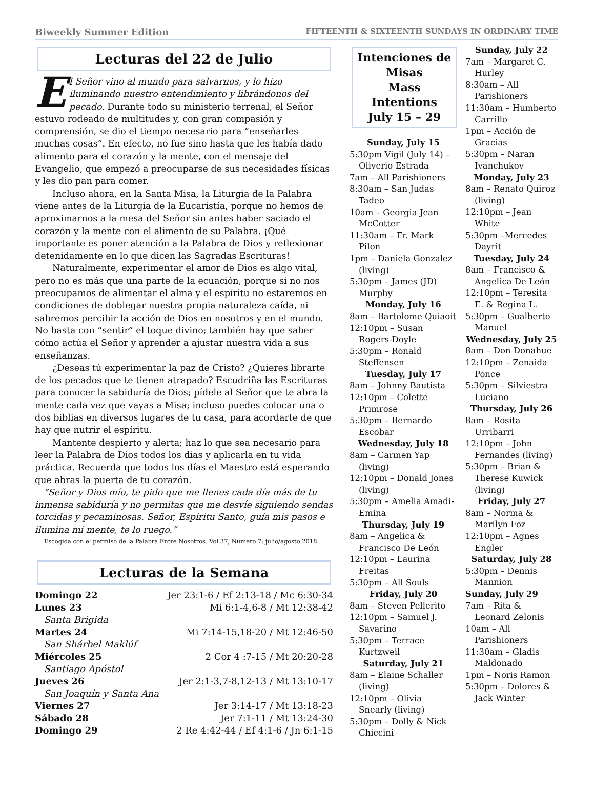Biweekly Summer Edition FIFTEENTH & SIXTEENTH SUNDAYS IN ORDINARY TIME
Lecturas del 22 de Julio
El Señor vino al mundo para salvarnos, y lo hizo iluminando nuestro entendimiento y librándonos del pecado. Durante todo su ministerio terrenal, el Señor estuvo rodeado de multitudes y, con gran compasión y comprensión, se dio el tiempo necesario para “enseñarles muchas cosas”. En efecto, no fue sino hasta que les había dado alimento para el corazón y la mente, con el mensaje del Evangelio, que empezó a preocuparse de sus necesidades físicas y les dio pan para comer.
Incluso ahora, en la Santa Misa, la Liturgia de la Palabra viene antes de la Liturgia de la Eucaristía, porque no hemos de aproximarnos a la mesa del Señor sin antes haber saciado el corazón y la mente con el alimento de su Palabra. ¡Qué importante es poner atención a la Palabra de Dios y reflexionar detenidamente en lo que dicen las Sagradas Escrituras!
Naturalmente, experimentar el amor de Dios es algo vital, pero no es más que una parte de la ecuación, porque si no nos preocupamos de alimentar el alma y el espíritu no estaremos en condiciones de doblegar nuestra propia naturaleza caída, ni sabremos percibir la acción de Dios en nosotros y en el mundo. No basta con “sentir” el toque divino; también hay que saber cómo actúa el Señor y aprender a ajustar nuestra vida a sus enseñanzas.
¿Deseas tú experimentar la paz de Cristo? ¿Quieres librarte de los pecados que te tienen atrapado? Escudriña las Escrituras para conocer la sabiduría de Dios; pídele al Señor que te abra la mente cada vez que vayas a Misa; incluso puedes colocar una o dos biblias en diversos lugares de tu casa, para acordarte de que hay que nutrir el espíritu.
Mantente despierto y alerta; haz lo que sea necesario para leer la Palabra de Dios todos los días y aplicarla en tu vida práctica. Recuerda que todos los días el Maestro está esperando que abras la puerta de tu corazón.
“Señor y Dios mío, te pido que me llenes cada día más de tu inmensa sabiduría y no permitas que me desvíe siguiendo sendas torcidas y pecaminosas. Señor, Espíritu Santo, guía mis pasos e ilumina mi mente, te lo ruego.”
Escogida con el permiso de la Palabra Entre Nosotros. Vol 37, Numero 7; julio/agosto 2018
Lecturas de la Semana
| Domingo 22 | Jer 23:1-6 / Ef 2:13-18 / Mc 6:30-34 |
| Lunes 23 | Mi 6:1-4,6-8 / Mt 12:38-42 |
| Santa Brigida | |
| Martes 24 | Mi 7:14-15,18-20 / Mt 12:46-50 |
| San Shárbel Maklúf | |
| Miércoles 25 | 2 Cor 4 :7-15 / Mt 20:20-28 |
| Santiago Apóstol | |
| Jueves 26 | Jer 2:1-3,7-8,12-13 / Mt 13:10-17 |
| San Joaquín y Santa Ana | |
| Viernes 27 | Jer 3:14-17 / Mt 13:18-23 |
| Sábado 28 | Jer 7:1-11 / Mt 13:24-30 |
| Domingo 29 | 2 Re 4:42-44 / Ef 4:1-6 / Jn 6:1-15 |
Intenciones de Misas
Mass Intentions
July 15 – 29
Sunday, July 15
5:30pm Vigil (July 14) – Oliverio Estrada
7am – All Parishioners
8:30am – San Judas Tadeo
10am – Georgia Jean McCotter
11:30am – Fr. Mark Pilon
1pm – Daniela Gonzalez (living)
5:30pm – James (JD) Murphy
Monday, July 16
8am – Bartolome Quiaoit
12:10pm – Susan Rogers-Doyle
5:30pm – Ronald Steffensen
Tuesday, July 17
8am – Johnny Bautista
12:10pm – Colette Primrose
5:30pm – Bernardo Escobar
Wednesday, July 18
8am – Carmen Yap (living)
12:10pm – Donald Jones (living)
5:30pm – Amelia Amadi-Emina
Thursday, July 19
8am – Angelica & Francisco De León
12:10pm – Laurina Freitas
5:30pm – All Souls
Friday, July 20
8am – Steven Pellerito
12:10pm – Samuel J. Savarino
5:30pm – Terrace Kurtzweil
Saturday, July 21
8am – Elaine Schaller (living)
12:10pm – Olivia Snearly (living)
5:30pm – Dolly & Nick Chiccini
Sunday, July 22
7am – Margaret C. Hurley
8:30am – All Parishioners
11:30am – Humberto Carrillo
1pm – Acción de Gracias
5:30pm – Naran Ivanchukov
Monday, July 23
8am – Renato Quiroz (living)
12:10pm – Jean White
5:30pm –Mercedes Dayrit
Tuesday, July 24
8am – Francisco & Angelica De León
12:10pm – Teresita E. & Regina L.
5:30pm – Gualberto Manuel
Wednesday, July 25
8am – Don Donahue
12:10pm – Zenaida Ponce
5:30pm – Silviestra Luciano
Thursday, July 26
8am – Rosita Urribarri
12:10pm – John Fernandes (living)
5:30pm – Brian & Therese Kuwick (living)
Friday, July 27
8am – Norma & Marilyn Foz
12:10pm – Agnes Engler
Saturday, July 28
5:30pm – Dennis Mannion
Sunday, July 29
7am – Rita & Leonard Zelonis
10am – All Parishioners
11:30am – Gladis Maldonado
1pm – Noris Ramon
5:30pm – Dolores & Jack Winter